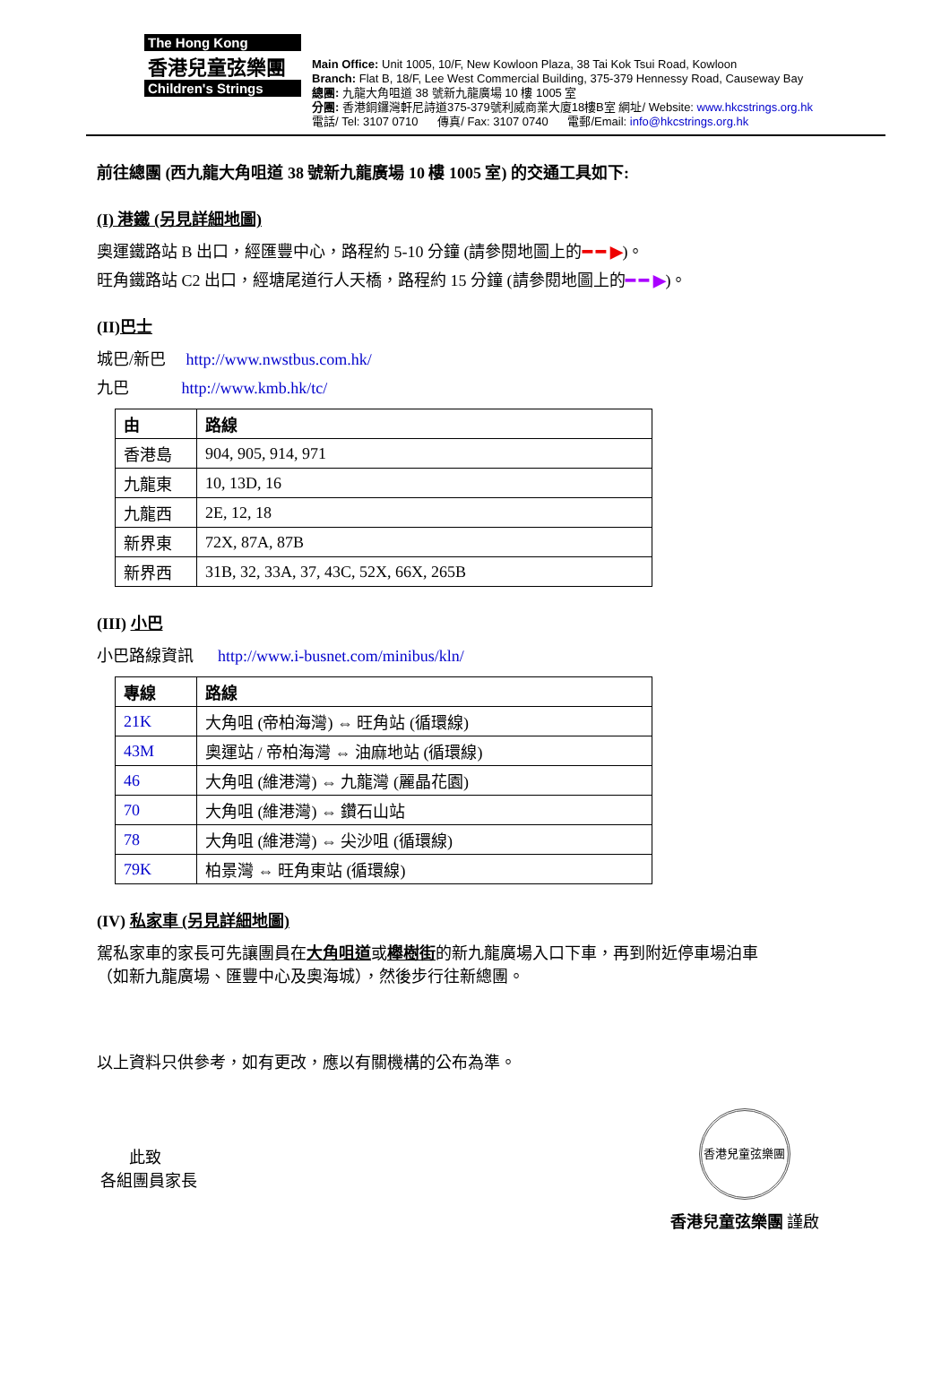The Hong Kong
香港兒童弦樂團
Children's Strings
Main Office: Unit 1005, 10/F, New Kowloon Plaza, 38 Tai Kok Tsui Road, Kowloon
Branch: Flat B, 18/F, Lee West Commercial Building, 375-379 Hennessy Road, Causeway Bay
總團: 九龍大角咀道 38 號新九龍廣場 10 樓 1005 室
分團: 香港銅鑼灣軒尼詩道375-379號利威商業大廈18樓B室 網址/ Website: www.hkcstrings.org.hk
電話/ Tel: 3107 0710 傳真/ Fax: 3107 0740 電郵/Email: info@hkcstrings.org.hk
前往總團 (西九龍大角咀道 38 號新九龍廣場 10 樓 1005 室) 的交通工具如下:
(I) 港鐵 (另見詳細地圖)
奧運鐵路站 B 出口，經匯豐中心，路程約 5-10 分鐘 (請參閱地圖上的━ ━ ▶)。
旺角鐵路站 C2 出口，經塘尾道行人天橋，路程約 15 分鐘 (請參閱地圖上的━ ━ ▶)。
(II)巴士
城巴/新巴 http://www.nwstbus.com.hk/
九巴 http://www.kmb.hk/tc/
| 由 | 路線 |
| --- | --- |
| 香港島 | 904, 905, 914, 971 |
| 九龍東 | 10, 13D, 16 |
| 九龍西 | 2E, 12, 18 |
| 新界東 | 72X, 87A, 87B |
| 新界西 | 31B, 32, 33A, 37, 43C, 52X, 66X, 265B |
(III) 小巴
小巴路線資訊 http://www.i-busnet.com/minibus/kln/
| 專線 | 路線 |
| --- | --- |
| 21K | 大角咀 (帝柏海灣) ⇔ 旺角站 (循環線) |
| 43M | 奧運站 / 帝柏海灣 ⇔ 油麻地站 (循環線) |
| 46 | 大角咀 (維港灣) ⇔ 九龍灣 (麗晶花園) |
| 70 | 大角咀 (維港灣) ⇔ 鑽石山站 |
| 78 | 大角咀 (維港灣) ⇔ 尖沙咀 (循環線) |
| 79K | 柏景灣 ⇔ 旺角東站 (循環線) |
(IV) 私家車 (另見詳細地圖)
駕私家車的家長可先讓團員在大角咀道或櫸樹街的新九龍廣場入口下車，再到附近停車場泊車
（如新九龍廣場、匯豐中心及奧海城），然後步行往新總團。
以上資料只供參考，如有更改，應以有關機構的公布為準。
此致
各組團員家長
香港兒童弦樂團
香港兒童弦樂團 謹啟